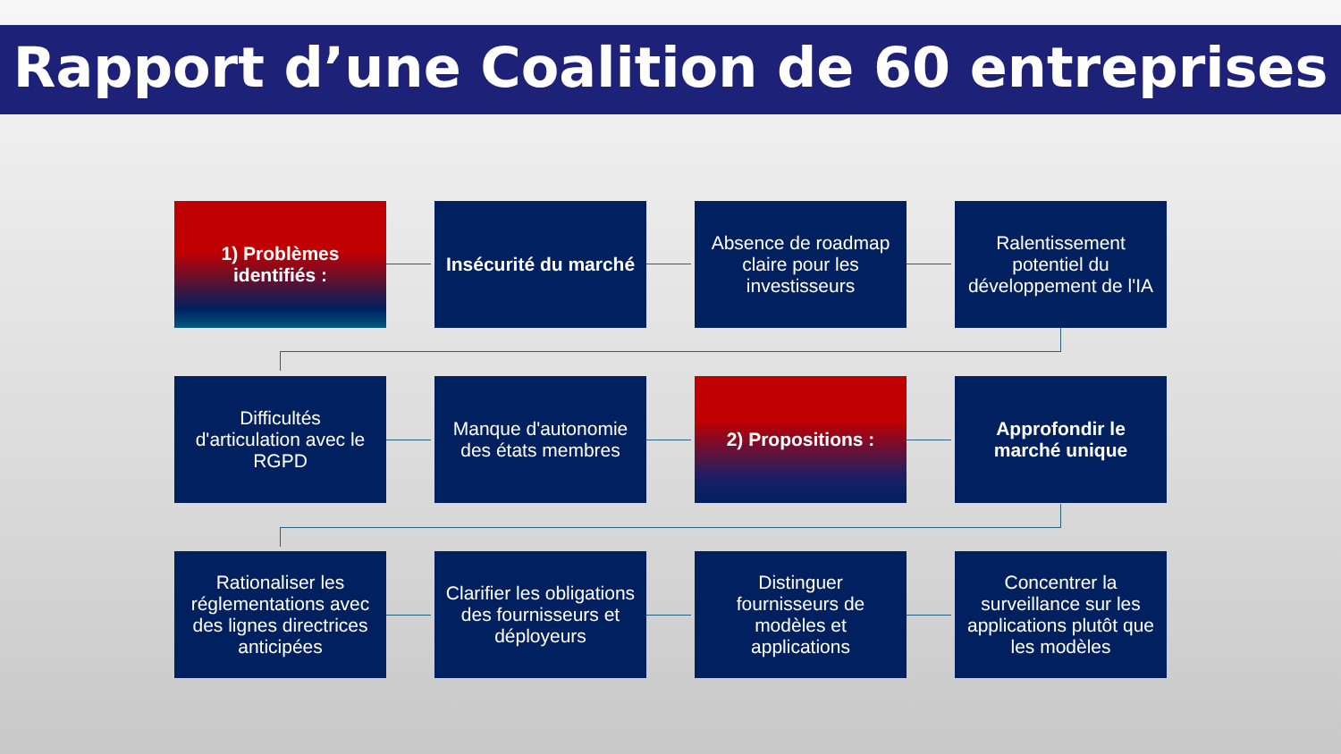Rapport d’une Coalition de 60 entreprises
1) Problèmes identifiés :
Insécurité du marché
Absence de roadmap claire pour les investisseurs
Ralentissement potentiel du développement de l'IA
Difficultés d'articulation avec le RGPD
Manque d'autonomie des états membres
2) Propositions :
Approfondir le marché unique
Rationaliser les réglementations avec des lignes directrices anticipées
Clarifier les obligations des fournisseurs et déployeurs
Distinguer fournisseurs de modèles et applications
Concentrer la surveillance sur les applications plutôt que les modèles